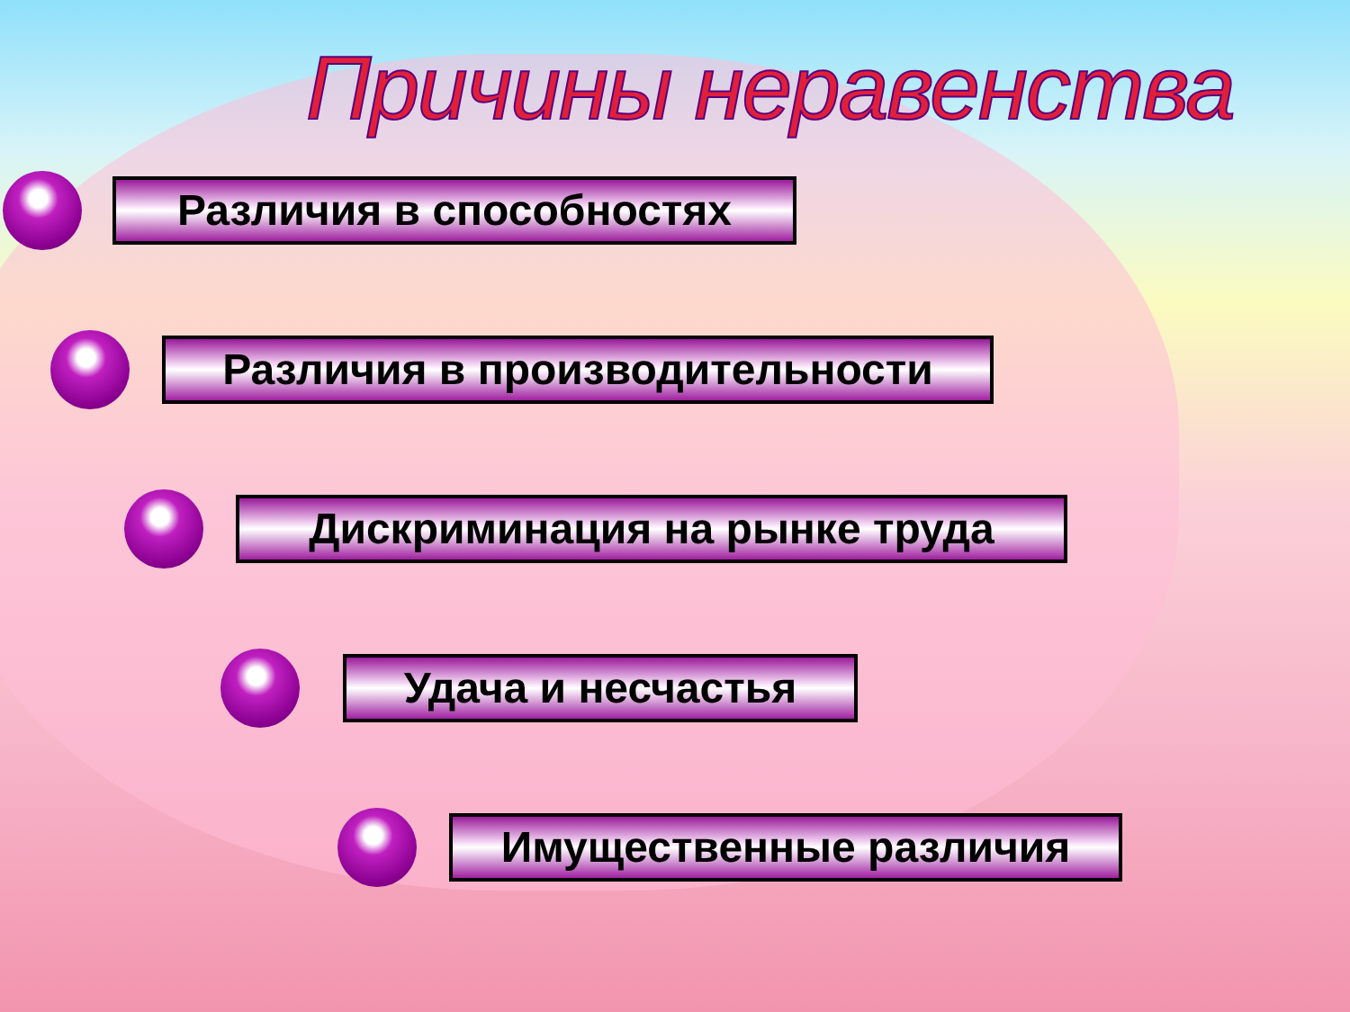Причины неравенства
Различия в способностях
Различия в производительности
Дискриминация на рынке труда
Удача и несчастья
Имущественные различия